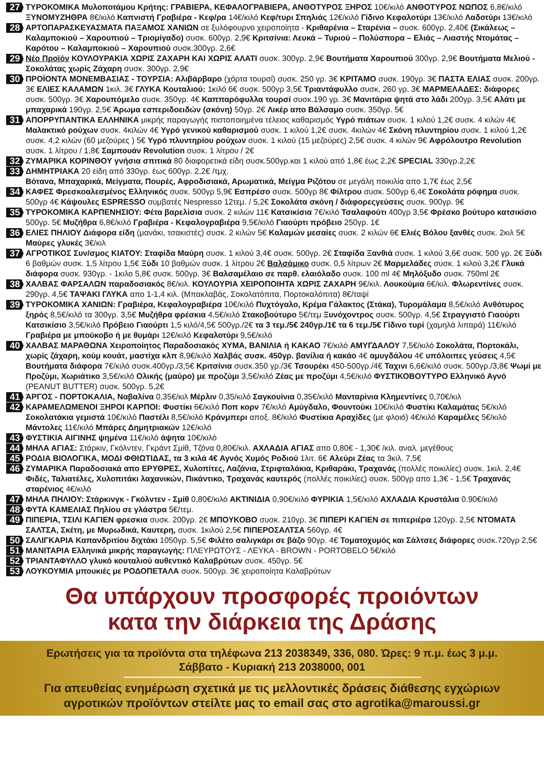27
ΤΥΡΟΚΟΜΙΚΑ Μυλοποτάμου Κρήτης: ΓΡΑΒΙΕΡΑ, ΚΕΦΑΛΟΓΡΑΒΙΕΡΑ, ΑΝΘΟΤΥΡΟΣ ΞΗΡΟΣ 10€/κιλό ΑΝΘΟΤΥΡΟΣ ΝΩΠΟΣ 6,8€/κιλό ΞΥΝΟΜΥΖΗΘΡΑ 8€/κιλό Καπνιστή Γραβιέρα - Κεφ/ρα 14€/κιλό Κεφ/τυρι Σπηλιάς 12€/κιλό Γίδινο Κεφαλοτύρι 13€/κιλό Λαδοτύρι 13€/κιλό
28
ΑΡΤΟΠΑΡΑΣΚΕΥΑΣΜΑΤΑ ΠΑΞΑΜΟΣ ΧΑΝΙΩΝ σε ξυλόφουρνο χειροποίητα - Κριθαρένια – Σταρένια – συσκ. 600γρ. 2,40€ (Σικάλεως – Καλαμποκιού – Χαρουπιού – Τριομίγαδο) συσκ. 600γρ. 2,9€ Κριτσίνια: Λευκά – Τυριού – Πολύσπορα – Ελιάς – Λιαστής Ντομάτας – Καρότου – Καλαμποκιού – Χαρουπιού συσκ.300γρ. 2,6€
29
Νέο Προϊόν ΚΟΥΛΟΥΡΑΚΙΑ ΧΩΡΙΣ ΖΑΧΑΡΗ ΚΑΙ ΧΩΡΙΣ ΑΛΑΤΙ συσκ. 300γρ. 2,9€ Βουτήματα Χαρουπιού 300γρ. 2,9€ Βουτήματα Μελιού - Σοκολάτας χωρίς Ζάχαρη συσκ. 300γρ. 2,9€
30
ΠΡΟΪΟΝΤΑ ΜΟΝΕΜΒΑΣΙΑΣ - ΤΟΥΡΣΙΑ: Αλιβάρβαρο (χόρτα τουρσί) συσκ. 250 γρ. 3€ ΚΡΙΤΑΜΟ συσκ. 190γρ. 3€ ΠΑΣΤΑ ΕΛΙΑΣ συσκ. 200γρ. 3€ ΕΛΙΕΣ ΚΑΛΑΜΩΝ 1κιλ. 3€ ΓΛΥΚΑ Κουταλιού: 1κιλό 6€ συσκ. 500γρ 3,5€ Τριαντάφυλλο συσκ. 260 γρ. 3€ ΜΑΡΜΕΛΑΔΕΣ: διάφορες συσκ. 500γρ. 3€ Χαρουπόμελο συσκ. 350γρ. 4€ Καππαρόφυλλα τουρσί συσκ.190 γρ. 3€ Μανιτάρια ψητά στο λάδι 200γρ. 3,5€ Αλάτι με μπαχαρικά 190γρ. 2,5€ Άρωμα εσπεριδοειδών (σκόνη) 50γρ. 2€ Λικέρ απο Βάλσαμο συσκ. 350γρ. 5€
31
ΑΠΟΡΡΥΠΑΝΤΙΚΑ ΕΛΛΗΝΙΚΑ μικρής παραγωγής πιστοποιημένα τέλειος καθαρισμός Υγρό πιάτων συσκ. 1 κιλού 1,2€ συσκ. 4 κιλών 4€ Μαλακτικό ρούχων συσκ. 4κιλών 4€ Υγρό γενικού καθαρισμού συσκ. 1 κιλού 1,2€ συσκ. 4κιλών 4€ Σκόνη πλυντηρίου συσκ. 1 κιλού 1,2€ συσκ. 4,2 κιλών (60 μεζούρες ) 5€ Υγρό πλυντηρίου ρούχων συσκ. 1 κιλού (15 μεζούρες) 2,5€ συσκ. 4 κιλών 9€ Αφρόλουτρο Revolution συσκ. 1 λίτρου / 1,8€ Σαμπουάν Revolution συσκ. 1 λίτρου / 2€
32
ΖΥΜΑΡΙΚΑ ΚΟΡΙΝΘΟΥ γνήσια σπιτικά 80 διαφορετικά είδη συσκ.500γρ.και 1 κιλού από 1,8€ έως 2,2€ SPECIAL 330γρ.2,2€
33
ΔΗΜΗΤΡΙΑΚΑ 20 είδη από 330γρ. έως 600γρ. 2,2€ /τμχ.
Βότανα, Μπαχαρικά, Μείγματα, Πουρές, Αφροδισιακά, Αρωματικά, Μείγμα Ριζότου σε μεγάλη ποικιλία απο 1,7€ έως 2,5€
34
ΚΑΦΕΣ Φρεσκοαλεσμένος Ελληνικός συσκ. 500γρ 5,9€ Εσπρέσο συσκ. 500γρ 8€ Φίλτρου συσκ. 500γρ 6,4€ Σοκολάτα ρόφημα συσκ. 500γρ 4€ Κάψουλες ESPRESSO συμβατές Nespresso 12τεμ. / 5,2€ Σοκολάτα σκόνη / διάφορεςγεύσεις συσκ. 900γρ. 9€
35
ΤΥΡΟΚΟΜΙΚΑ ΚΑΡΠΕΝΗΣΙΟΥ: Φέτα βαρελίσια συσκ. 2 κιλών 11€ Κατσικίσια 7€/κιλό Τσαλαφούτι 400γρ 3,5€ Φρέσκο βούτυρο κατσικίσιο 500γρ. 5€ Μυζήθρα 6,8€/κιλό Γραβιέρα - Κεφαλογραβιέρα 9,5€/κιλό Γιαούρτι πρόβειο 250γρ. 1€
36
ΕΛΙΕΣ ΠΗΛΙΟΥ Διάφορα είδη (μανάκι, τσακιστές) συσκ. 2 κιλών 5€ Καλαμών μεσαίες συσκ. 2 κιλών 6€ Ελιές Βόλου ξανθές συσκ. 2κιλ 5€ Μαύρες γλυκές 3€/κιλ
37
ΑΓΡΟΤΙΚΟΣ Συν/σμος ΚΙΑΤΟΥ: Σταφίδα Μαύρη συσκ. 1 κιλού 3,4€ συσκ. 500γρ. 2€ Σταφίδα Ξανθιά συσκ. 1 κιλού 3,6€ συσκ. 500 γρ. 2€ Ξύδι 6 βαθμών συσκ. 1,5 λίτρου 1,5€ Ξύδι 10 βαθμών συσκ. 1 λίτρου 2€ Βαλσάμικο συσκ. 0,5 λίτρων 2€ Μαρμελάδες συσκ. 1 κιλού 3,2€ Γλυκά διάφορα συσκ. 930γρ. - 1κιλο 5,8€ συσκ. 500γρ. 3€ Βαλσαμέλαιο σε παρθ. ελαιόλαδο συσκ. 100 ml 4€ Μηλόξυδο συσκ. 750ml 2€
38
ΧΑΛΒΑΣ ΦΑΡΣΑΛΩΝ παραδοσιακός 8€/κιλ. ΚΟΥΛΟΥΡΙΑ ΧΕΙΡΟΠΟΙΗΤΑ ΧΩΡΙΣ ΖΑΧΑΡΗ 9€/κιλ. Λουκούμια 6€/κιλ. Φλωρεντίνες συσκ. 290γρ. 4,5€ ΤΑΨΑΚΙ ΓΛΥΚΑ απο 1-1,4 κιλ. (Μπακλαβάς, Σοκολατόπιτα, Πορτοκαλόπιτα) 8€/ταψί
39
ΤΥΡΟΚΟΜΙΚΑ ΧΑΝΙΩΝ: Γραβιέρα, Κεφαλογραβιέρα 10€/κιλό Πυχτόγαλο, Κρέμα Γάλακτος (Στάκα), Τυρομάλαμα 8,5€/κιλό Ανθότυρος ξηρός 8,5€/κιλό τα 300γρ. 3,5€ Μυζήθρα φρέσκια 4,5€/κιλό Στακοβούτυρο 5€/τεμ Ξυνόχοντρος συσκ. 500γρ. 4,5€ Στραγγιστό Γιαούρτι Κατσικίσιο 3,5€/κιλό Πρόβειο Γιαούρτι 1,5 κιλό/4,5€ 500γρ./2€ τα 3 τεμ./5€ 240γρ./1€ τα 6 τεμ./5€ Γίδινο τυρί (χαμηλά λιπαρά) 11€/κιλό Γραβιέρα με μπούκοβο ή με θυμάρι 12€/κιλό Κεφαλοτύρι 9,5€/κιλό
40
ΧΑΛΒΑΣ ΜΑΡΑΘΩΝΑ Χειροποίητος Παραδοσιακός ΧΥΜΑ, ΒΑΝΙΛΙΑ ή ΚΑΚΑΟ 7€/κιλό ΑΜΥΓΔΑΛΟΥ 7,5€/κιλό Σοκολάτα, Πορτοκάλι, χωρίς ζάχαρη, κούμ κουάτ, μαστίχα κλπ 8,9€/κιλό Χαλβάς συσκ. 450γρ. βανίλια ή κακάο 4€ αμυγδάλου 4€ υπόλοιπες γεύσεις 4,5€ Βουτήματα διάφορα 7€/κιλό συσκ.400γρ./3,5€ Κριτσίνια συσκ.350 γρ./3€ Τσουρέκι 450-500γρ./4€ Ταχινι 6,6€/κιλό συσκ. 500γρ./3,8€ Ψωμί με Προζύμι, Χωριάτικο 3,5€/κιλό Ολικής (μαύρο) με προζύμι 3,5€/κιλό Ζέας με προζύμι 4,5€/κιλό ΦΥΣΤΙΚΟΒΟΥΤΥΡΟ Ελληνικό Αγνό (PEANUT BUTTER) συσκ. 500γρ. 5,2€
41
ΆΡΓΟΣ - ΠΟΡΤΟΚΑΛΙΑ, Ναβαλίνα 0,35€/κιλ Μέρλιν 0,35/κιλό Σαγκουίνια 0,35€/κιλό Μανταρίνια Κλημεντίνες 0,70€/κιλ
42
ΚΑΡΑΜΕΛΩΜΕΝΟΙ ΞΗΡΟΙ ΚΑΡΠΟΙ: Φυστίκι 6€/κιλό Ποπ κορν 7€/κιλό Αμύγδαλο, Φουντούκι 10€/κιλό Φυστίκι Καλαμάτας 5€/κιλό Σοκολατάκια γεμιστά 10€/κιλό Παστέλι 8,5€/κιλό Κράνμπερι αποξ. 8€/κιλό Φυστίκια Αραχίδες (με φλοιό) 4€/κιλό Καραμέλες 5€/κιλό Μάντολες 11€/κιλό Μπάρες Δημητριακών 12€/κιλό
43
ΦΥΣΤΙΚΙΑ ΑΙΓΙΝΗΣ ψημένα 11€/κιλό άψητα 10€/κιλό
44
ΜΗΛΑ ΑΓΙΑΣ: Στάρκιν, Γκόλντεν, Γκράντ Σμίθ, Τζόνα 0,80€/κιλ. ΑΧΛΑΔΙΑ ΑΓΙΑΣ απο 0,80€ - 1,30€ /κιλ. αναλ. μεγέθους
45
ΡΟΔΙΑ ΒΙΟΛΟΓΙΚΑ, ΜΟΔΙ ΦΘΙΩΤΙΔΑΣ, τα 3 κιλά 4€ Αγνός Χυμός Ροδιού 1λιτ. 6€ Αλεύρι Ζέας τα 3κιλ. 7,5€
46
ΖΥΜΑΡΙΚΑ Παραδοσιακά απο ΕΡΥΘΡΕΣ, Χυλοπίτες, Λαζάνια, Στριφταλάκια, Κριθαράκι, Τραχανάς (πολλές ποικιλίες) συσκ. 1κιλ. 2,4€ Φιδές, Ταλιατέλες, Χυλοπιτάκι λαχανικών, Πικάντικο, Τραχανάς καυτερός (πολλές ποικιλίες) συσκ. 500γρ απο 1,3€ - 1,5€ Τραχανάς σταρένιος 4€/κιλό
47
ΜΗΛΑ ΠΗΛΙΟΥ: Στάρκινγκ - Γκόλντεν - Σμίθ 0,80€/κιλό ΑΚΤΙΝΙΔΙΑ 0,90€/κιλό ΦΥΡΙΚΙΑ 1,5€/κιλό ΑΧΛΑΔΙΑ Κρυστάλια 0.90€/κιλό
48
ΦΥΤΑ ΚΑΜΕΛΙΑΣ Πηλίου σε γλάστρα 5€/τεμ.
49
ΠΙΠΕΡΙΑ, ΤΣΙΛΙ ΚΑΓΙΕΝ φρεσκια συσκ. 200γρ. 2€ ΜΠΟΥΚΟΒΟ συσκ. 210γρ. 3€ ΠΙΠΕΡΙ ΚΑΓΙΕΝ σε πιπεριέρα 120γρ. 2,5€ ΝΤΟΜΑΤΑ ΣΑΛΤΣΑ, Σκέτη, με Μυρωδικά, Καυτερη, συσκ. 1κιλού 2,5€ ΠΙΠΕΡΟΣΑΛΤΣΑ 560γρ. 4€
50
ΣΑΛΙΓΚΑΡΙΑ Καπανδριτίου διχτάκι 1050γρ. 5,5€ Φιλέτο σαλιγκάρι σε βάζο 90γρ. 4€ Τοματοχυμός και Σάλτσες διάφορες συσκ.720γρ 2,5€
51
ΜΑΝΙΤΑΡΙΑ Ελληνικά μικρής παραγωγής: ΠΛΕΥΡΩΤΟΥΣ - ΛΕΥΚΑ - BROWN - PORTOBELO 5€/κιλό
52
ΤΡΙΑΝΤΑΦΥΛΛΟ γλυκό κουταλιού αυθεντικό Καλαβρύτων συσκ. 450γρ. 5€
53
ΛΟΥΚΟΥΜΙΑ μπουκιές με ΡΟΔΟΠΕΤΑΛΑ συσκ. 500γρ. 3€ χειροποίητα Καλαβρύτων
Θα υπάρχουν προσφορές προιόντων
κατα την διάρκεια της Δράσης
Ερωτήσεις για τα προϊόντα στα τηλέφωνα 213 2038349, 336, 080. Ώρες: 9 π.μ. έως 3 μ.μ.
Σάββατο - Κυριακή 213 2038000, 001
Για απευθείας ενημέρωση σχετικά με τις μελλοντικές δράσεις διάθεσης εγχώριων
αγροτικών προϊόντων στείλτε μας το email σας στο agrotika@maroussi.gr